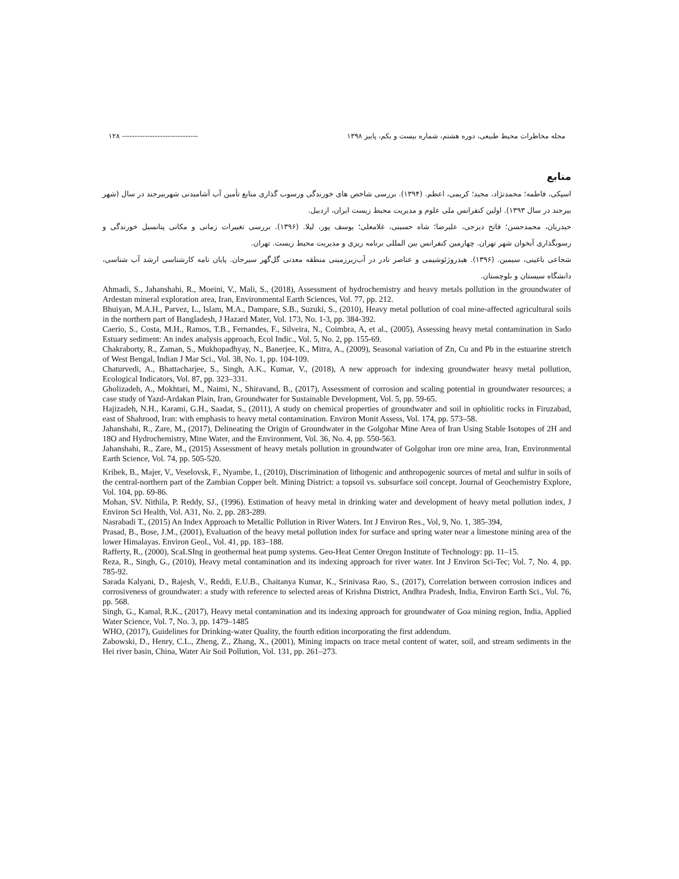مجله مخاطرات محیط طبیعی، دوره هشتم، شماره بیست و یکم، پاییز ۱۳۹۸ ------------------------------ ۱۲۸
منابع
اسپکی، فاطمه؛ محمدنژاد، مجید؛ کریمی، اعظم. (۱۳۹۴). بررسی شاخص های خورندگی ورسوب گذاری منابع تأمین آب آشامیدنی شهربیرجند در سال (شهر بیرجند در سال ۱۳۹۳). اولین کنفرانس ملی علوم و مدیریت محیط زیست ایران، اردبیل.
حیدریان، محمدحسن؛ فاتح دیزجی، علیرضا؛ شاه حسینی، غلامعلی؛ یوسف پور، لیلا. (۱۳۹۶). بررسی تغییرات زمانی و مکانی پتانسیل خورندگی و رسوبگذاری آبخوان شهر تهران. چهارمین کنفرانس بین المللی برنامه ریزی و مدیریت محیط زیست. تهران.
شجاعی باغینی، سیمین. (۱۳۹۶). هیدروژئوشیمی و عناصر نادر در آب‌زیرزمینی منطقه معدنی گل‌گهر سیرجان. پایان نامه کارشناسی ارشد آب شناسی، دانشگاه سیستان و بلوچستان.
Ahmadi, S., Jahanshahi, R., Moeini, V., Mali, S., (2018), Assessment of hydrochemistry and heavy metals pollution in the groundwater of Ardestan mineral exploration area, Iran, Environmental Earth Sciences, Vol. 77, pp. 212.
Bhuiyan, M.A.H., Parvez, L., Islam, M.A., Dampare, S.B., Suzuki, S., (2010), Heavy metal pollution of coal mine-affected agricultural soils in the northern part of Bangladesh, J Hazard Mater, Vol. 173, No. 1-3, pp. 384-392.
Caerio, S., Costa, M.H., Ramos, T.B., Fernandes, F., Silveira, N., Coimbra, A, et al., (2005), Assessing heavy metal contamination in Sado Estuary sediment: An index analysis approach, Ecol Indic., Vol. 5, No. 2, pp. 155-69.
Chakraborty, R., Zaman, S., Mukhopadhyay, N., Banerjee, K., Mitra, A., (2009), Seasonal variation of Zn, Cu and Pb in the estuarine stretch of West Bengal, Indian J Mar Sci., Vol. 38, No. 1, pp. 104-109.
Chaturvedi, A., Bhattacharjee, S., Singh, A.K., Kumar, V., (2018), A new approach for indexing groundwater heavy metal pollution, Ecological Indicators, Vol. 87, pp. 323–331.
Gholizadeh, A., Mokhtari, M., Naimi, N., Shiravand, B., (2017), Assessment of corrosion and scaling potential in groundwater resources; a case study of Yazd-Ardakan Plain, Iran, Groundwater for Sustainable Development, Vol. 5, pp. 59-65.
Hajizadeh, N.H., Karami, G.H., Saadat, S., (2011), A study on chemical properties of groundwater and soil in ophiolitic rocks in Firuzabad, east of Shahrood, Iran: with emphasis to heavy metal contamination. Environ Monit Assess, Vol. 174, pp. 573–58.
Jahanshahi, R., Zare, M., (2017), Delineating the Origin of Groundwater in the Golgohar Mine Area of Iran Using Stable Isotopes of 2H and 18O and Hydrochemistry, Mine Water, and the Environment, Vol. 36, No. 4, pp. 550-563.
Jahanshahi, R., Zare, M., (2015) Assessment of heavy metals pollution in groundwater of Golgohar iron ore mine area, Iran, Environmental Earth Science, Vol. 74, pp. 505-520.
Kribek, B., Majer, V., Veselovsk, F., Nyambe, I., (2010), Discrimination of lithogenic and anthropogenic sources of metal and sulfur in soils of the central-northern part of the Zambian Copper belt. Mining District: a topsoil vs. subsurface soil concept. Journal of Geochemistry Explore, Vol. 104, pp. 69-86.
Mohan, SV. Nithila, P. Reddy, SJ., (1996). Estimation of heavy metal in drinking water and development of heavy metal pollution index, J Environ Sci Health, Vol. A31, No. 2, pp. 283-289.
Nasrabadi T., (2015) An Index Approach to Metallic Pollution in River Waters. Int J Environ Res., Vol, 9, No. 1, 385-394,
Prasad, B., Bose, J.M., (2001), Evaluation of the heavy metal pollution index for surface and spring water near a limestone mining area of the lower Himalayas. Environ Geol., Vol. 41, pp. 183–188.
Rafferty, R., (2000), ScaLSIng in geothermal heat pump systems. Geo-Heat Center Oregon Institute of Technology: pp. 11–15.
Reza, R., Singh, G., (2010), Heavy metal contamination and its indexing approach for river water. Int J Environ Sci-Tec; Vol. 7, No. 4, pp. 785-92.
Sarada Kalyani, D., Rajesh, V., Reddi, E.U.B., Chaitanya Kumar, K., Srinivasa Rao, S., (2017), Correlation between corrosion indices and corrosiveness of groundwater: a study with reference to selected areas of Krishna District, Andhra Pradesh, India, Environ Earth Sci., Vol. 76, pp. 568.
Singh, G., Kamal, R.K., (2017), Heavy metal contamination and its indexing approach for groundwater of Goa mining region, India, Applied Water Science, Vol. 7, No. 3, pp. 1479–1485
WHO, (2017), Guidelines for Drinking-water Quality, the fourth edition incorporating the first addendum.
Zabowski, D., Henry, C.L., Zheng, Z., Zhang, X., (2001), Mining impacts on trace metal content of water, soil, and stream sediments in the Hei river basin, China, Water Air Soil Pollution, Vol. 131, pp. 261–273.